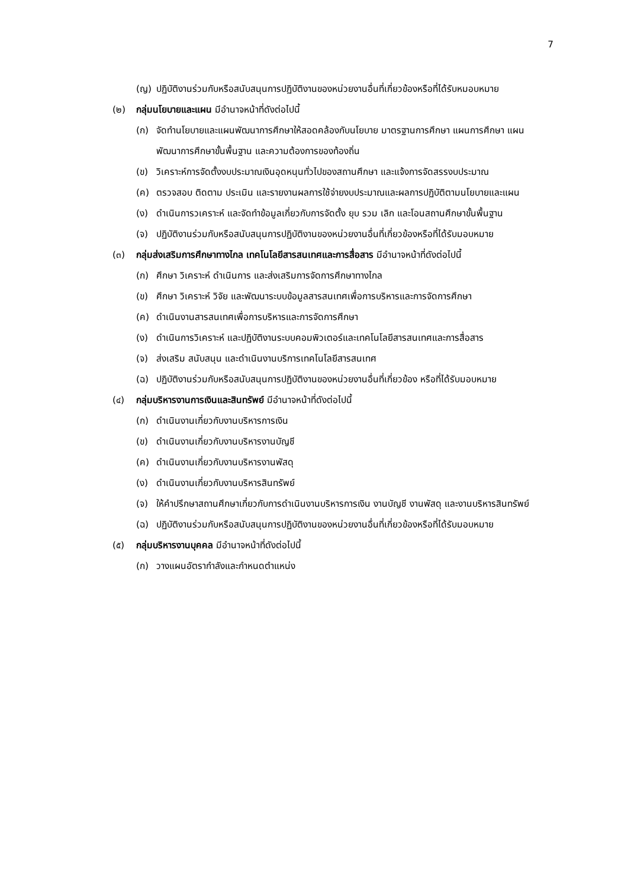7
(ญ) ปฏิบัติงานร่วมกับหรือสนับสนุนการปฏิบัติงานของหน่วยงานอื่นที่เกี่ยวข้องหรือที่ได้รับหมอบหมาย
(๒) กลุ่มนโยบายและแผน มีอำนาจหน้าที่ดังต่อไปนี้
(ก) จัดทำนโยบายและแผนพัฒนาการศึกษาให้สอดคล้องกับนโยบาย มาตรฐานการศึกษา แผนการศึกษา แผนพัฒนาการศึกษาขั้นพื้นฐาน และความต้องการของท้องถิ่น
(ข) วิเคราะห์การจัดตั้งงบประมาณเงินอุดหนุนทั่วไปของสถานศึกษา และแจ้งการจัดสรรงบประมาณ
(ค) ตรวจสอบ ติดตาม ประเมิน และรายงานผลการใช้จ่ายงบประมาณและผลการปฏิบัติตามนโยบายและแผน
(ง) ดำเนินการวเคราะห์ และจัดทำข้อมูลเกี่ยวกับการจัดตั้ง ยุบ รวม เลิก และโอนสถานศึกษาขั้นพื้นฐาน
(จ) ปฏิบัติงานร่วมกับหรือสนับสนุนการปฏิบัติงานของหน่วยงานอื่นที่เกี่ยวข้องหรือที่ได้รับมอบหมาย
(๓) กลุ่มส่งเสริมการศึกษาทางไกล เทคโนโลยีสารสนเทศและการสื่อสาร มีอำนาจหน้าที่ดังต่อไปนี้
(ก) ศึกษา วิเคราะห์ ดำเนินการ และส่งเสริมการจัดการศึกษาทางไกล
(ข) ศึกษา วิเคราะห์ วิจัย และพัฒนาระบบข้อมูลสารสนเทศเพื่อการบริหารและการจัดการศึกษา
(ค) ดำเนินงานสารสนเทศเพื่อการบริหารและการจัดการศึกษา
(ง) ดำเนินการวิเคราะห์ และปฏิบัติงานระบบคอมพิวเตอร์และเทคโนโลยีสารสนเทศและการสื่อสาร
(จ) ส่งเสริม สนับสนุน และดำเนินงานบริการเทคโนโลยีสารสนเทศ
(ฉ) ปฏิบัติงานร่วมกับหรือสนับสนุนการปฏิบัติงานของหน่วยงานอื่นที่เกี่ยวข้อง หรือที่ได้รับมอบหมาย
(๔) กลุ่มบริหารงานการเงินและสินทรัพย์ มีอำนาจหน้าที่ดังต่อไปนี้
(ก) ดำเนินงานเกี่ยวกับงานบริหารการเงิน
(ข) ดำเนินงานเกี่ยวกับงานบริหารงานบัญชี
(ค) ดำเนินงานเกี่ยวกับงานบริหารงานพัสดุ
(ง) ดำเนินงานเกี่ยวกับงานบริหารสินทรัพย์
(จ) ให้คำปรึกษาสถานศึกษาเกี่ยวกับการดำเนินงานบริหารการเงิน งานบัญชี งานพัสดุ และงานบริหารสินทรัพย์
(ฉ) ปฏิบัติงานร่วมกับหรือสนับสนุนการปฏิบัติงานของหน่วยงานอื่นที่เกี่ยวข้องหรือที่ได้รับมอบหมาย
(๕) กลุ่มบริหารงานบุคคล มีอำนาจหน้าที่ดังต่อไปนี้
(ก) วางแผนอัตรากำลังและกำหนดตำแหน่ง